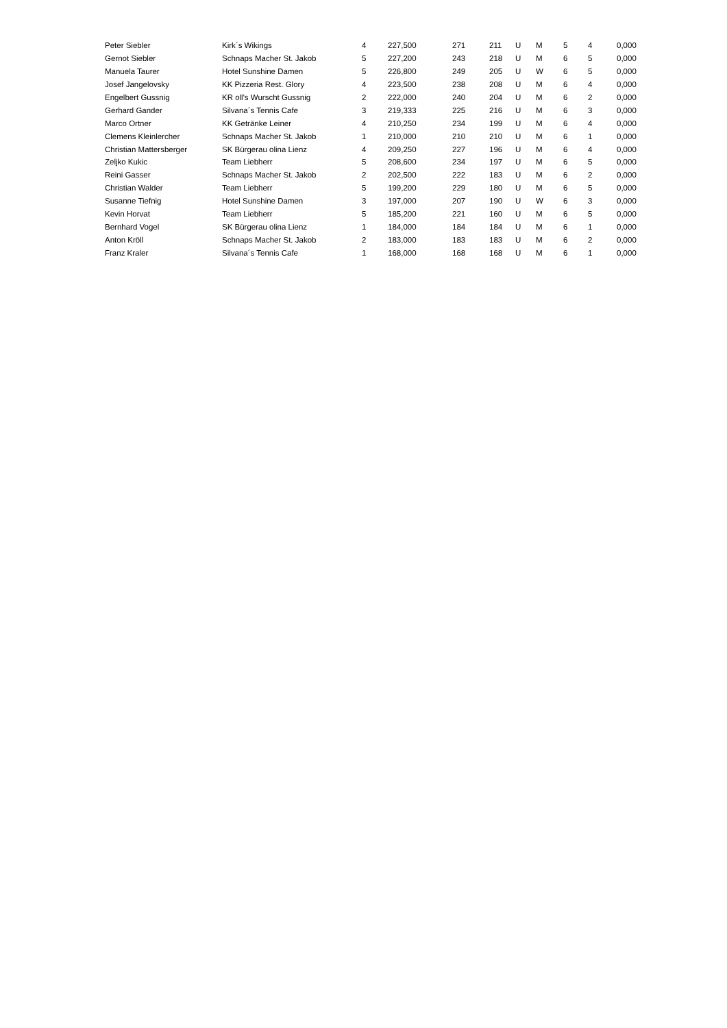| Peter Siebler | Kirk´s Wikings | 4 | 227,500 | 271 | 211 | U | M | 5 | 4 | 0,000 |
| Gernot Siebler | Schnaps Macher St. Jakob | 5 | 227,200 | 243 | 218 | U | M | 6 | 5 | 0,000 |
| Manuela Taurer | Hotel Sunshine Damen | 5 | 226,800 | 249 | 205 | U | W | 6 | 5 | 0,000 |
| Josef Jangelovsky | KK Pizzeria Rest. Glory | 4 | 223,500 | 238 | 208 | U | M | 6 | 4 | 0,000 |
| Engelbert Gussnig | KR oll's Wurscht Gussnig | 2 | 222,000 | 240 | 204 | U | M | 6 | 2 | 0,000 |
| Gerhard Gander | Silvana´s Tennis Cafe | 3 | 219,333 | 225 | 216 | U | M | 6 | 3 | 0,000 |
| Marco Ortner | KK Getränke Leiner | 4 | 210,250 | 234 | 199 | U | M | 6 | 4 | 0,000 |
| Clemens Kleinlercher | Schnaps Macher St. Jakob | 1 | 210,000 | 210 | 210 | U | M | 6 | 1 | 0,000 |
| Christian Mattersberger | SK Bürgerau olina Lienz | 4 | 209,250 | 227 | 196 | U | M | 6 | 4 | 0,000 |
| Zeljko Kukic | Team Liebherr | 5 | 208,600 | 234 | 197 | U | M | 6 | 5 | 0,000 |
| Reini Gasser | Schnaps Macher St. Jakob | 2 | 202,500 | 222 | 183 | U | M | 6 | 2 | 0,000 |
| Christian Walder | Team Liebherr | 5 | 199,200 | 229 | 180 | U | M | 6 | 5 | 0,000 |
| Susanne Tiefnig | Hotel Sunshine Damen | 3 | 197,000 | 207 | 190 | U | W | 6 | 3 | 0,000 |
| Kevin Horvat | Team Liebherr | 5 | 185,200 | 221 | 160 | U | M | 6 | 5 | 0,000 |
| Bernhard Vogel | SK Bürgerau olina Lienz | 1 | 184,000 | 184 | 184 | U | M | 6 | 1 | 0,000 |
| Anton Kröll | Schnaps Macher St. Jakob | 2 | 183,000 | 183 | 183 | U | M | 6 | 2 | 0,000 |
| Franz Kraler | Silvana´s Tennis Cafe | 1 | 168,000 | 168 | 168 | U | M | 6 | 1 | 0,000 |